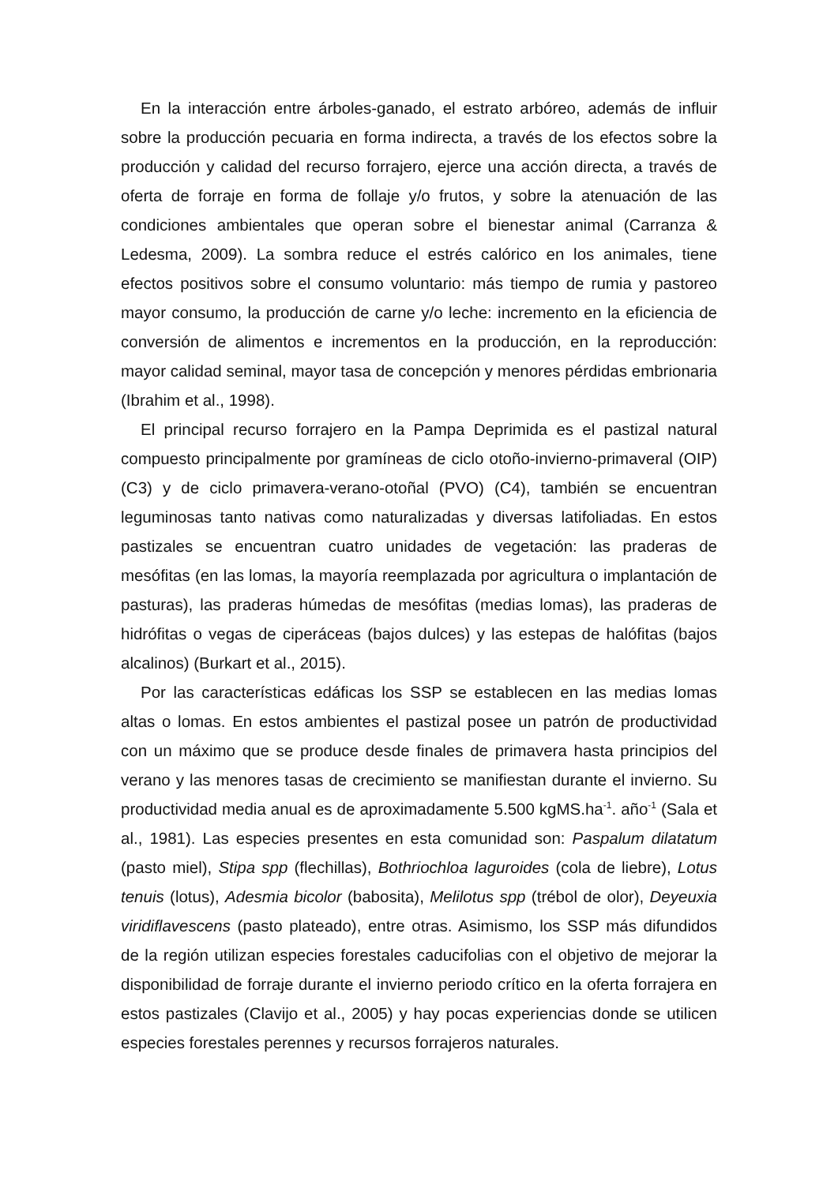En la interacción entre árboles-ganado, el estrato arbóreo, además de influir sobre la producción pecuaria en forma indirecta, a través de los efectos sobre la producción y calidad del recurso forrajero, ejerce una acción directa, a través de oferta de forraje en forma de follaje y/o frutos, y sobre la atenuación de las condiciones ambientales que operan sobre el bienestar animal (Carranza & Ledesma, 2009). La sombra reduce el estrés calórico en los animales, tiene efectos positivos sobre el consumo voluntario: más tiempo de rumia y pastoreo mayor consumo, la producción de carne y/o leche: incremento en la eficiencia de conversión de alimentos e incrementos en la producción, en la reproducción: mayor calidad seminal, mayor tasa de concepción y menores pérdidas embrionaria (Ibrahim et al., 1998).
El principal recurso forrajero en la Pampa Deprimida es el pastizal natural compuesto principalmente por gramíneas de ciclo otoño-invierno-primaveral (OIP) (C3) y de ciclo primavera-verano-otoñal (PVO) (C4), también se encuentran leguminosas tanto nativas como naturalizadas y diversas latifoliadas. En estos pastizales se encuentran cuatro unidades de vegetación: las praderas de mesófitas (en las lomas, la mayoría reemplazada por agricultura o implantación de pasturas), las praderas húmedas de mesófitas (medias lomas), las praderas de hidrófitas o vegas de ciperáceas (bajos dulces) y las estepas de halófitas (bajos alcalinos) (Burkart et al., 2015).
Por las características edáficas los SSP se establecen en las medias lomas altas o lomas. En estos ambientes el pastizal posee un patrón de productividad con un máximo que se produce desde finales de primavera hasta principios del verano y las menores tasas de crecimiento se manifiestan durante el invierno. Su productividad media anual es de aproximadamente 5.500 kgMS.ha<sup>-1</sup>. año<sup>-1</sup> (Sala et al., 1981). Las especies presentes en esta comunidad son: Paspalum dilatatum (pasto miel), Stipa spp (flechillas), Bothriochloa laguroides (cola de liebre), Lotus tenuis (lotus), Adesmia bicolor (babosita), Melilotus spp (trébol de olor), Deyeuxia viridiflavescens (pasto plateado), entre otras. Asimismo, los SSP más difundidos de la región utilizan especies forestales caducifolias con el objetivo de mejorar la disponibilidad de forraje durante el invierno periodo crítico en la oferta forrajera en estos pastizales (Clavijo et al., 2005) y hay pocas experiencias donde se utilicen especies forestales perennes y recursos forrajeros naturales.